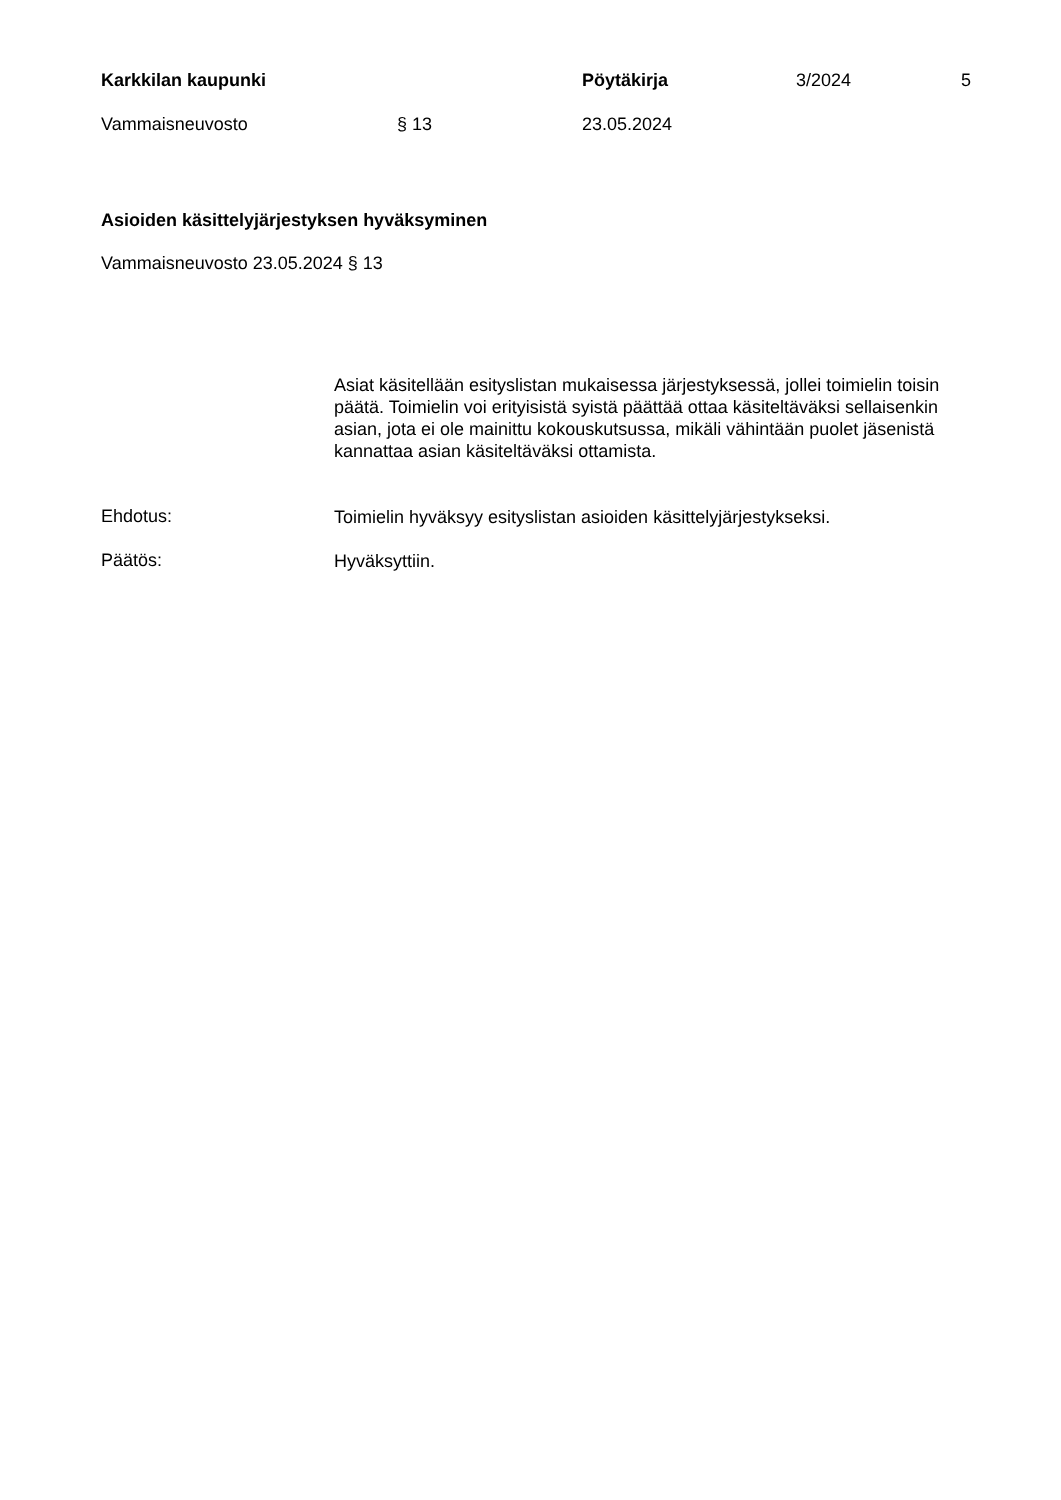Karkkilan kaupunki Pöytäkirja 3/2024 5
Vammaisneuvosto § 13 23.05.2024
Asioiden käsittelyjärjestyksen hyväksyminen
Vammaisneuvosto 23.05.2024 § 13
Asiat käsitellään esityslistan mukaisessa järjestyksessä, jollei toimielin toisin päätä. Toimielin voi erityisistä syistä päättää ottaa käsiteltäväksi sellaisenkin asian, jota ei ole mainittu kokouskutsussa, mikäli vähintään puolet jäsenistä kannattaa asian käsiteltäväksi ottamista.
Ehdotus:
Toimielin hyväksyy esityslistan asioiden käsittelyjärjestykseksi.
Päätös:
Hyväksyttiin.